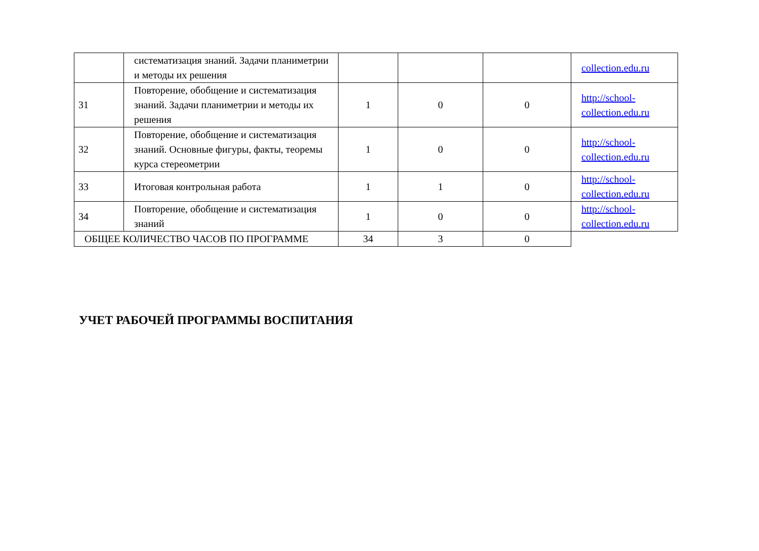| | систематизация знаний. Задачи планиметрии и методы их решения | | | | collection.edu.ru |
| 31 | Повторение, обобщение и систематизация знаний. Задачи планиметрии и методы их решения | 1 | 0 | 0 | http://school-collection.edu.ru |
| 32 | Повторение, обобщение и систематизация знаний. Основные фигуры, факты, теоремы курса стереометрии | 1 | 0 | 0 | http://school-collection.edu.ru |
| 33 | Итоговая контрольная работа | 1 | 1 | 0 | http://school-collection.edu.ru |
| 34 | Повторение, обобщение и систематизация знаний | 1 | 0 | 0 | http://school-collection.edu.ru |
| ОБЩЕЕ КОЛИЧЕСТВО ЧАСОВ ПО ПРОГРАММЕ | | 34 | 3 | 0 | |
УЧЕТ РАБОЧЕЙ ПРОГРАММЫ ВОСПИТАНИЯ